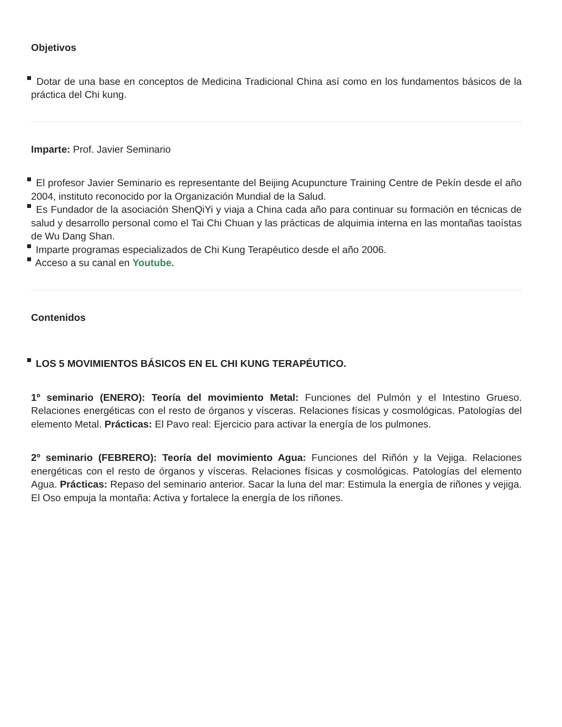Objetivos
Dotar de una base en conceptos de Medicina Tradicional China así como en los fundamentos básicos de la práctica del Chi kung.
Imparte: Prof. Javier Seminario
El profesor Javier Seminario es representante del Beijing Acupuncture Training Centre de Pekín desde el año 2004, instituto reconocido por la Organización Mundial de la Salud.
Es Fundador de la asociación ShenQiYi y viaja a China cada año para continuar su formación en técnicas de salud y desarrollo personal como el Tai Chi Chuan y las prácticas de alquimia interna en las montañas taoístas de Wu Dang Shan.
Imparte programas especializados de Chi Kung Terapéutico desde el año 2006.
Acceso a su canal en Youtube.
Contenidos
LOS 5 MOVIMIENTOS BÁSICOS EN EL CHI KUNG TERAPÉUTICO.
1º seminario (ENERO): Teoría del movimiento Metal: Funciones del Pulmón y el Intestino Grueso. Relaciones energéticas con el resto de órganos y vísceras. Relaciones físicas y cosmológicas. Patologías del elemento Metal. Prácticas: El Pavo real: Ejercicio para activar la energía de los pulmones.
2º seminario (FEBRERO): Teoría del movimiento Agua: Funciones del Riñón y la Vejiga. Relaciones energéticas con el resto de órganos y vísceras. Relaciones físicas y cosmológicas. Patologías del elemento Agua. Prácticas: Repaso del seminario anterior. Sacar la luna del mar: Estimula la energía de riñones y vejiga. El Oso empuja la montaña: Activa y fortalece la energía de los riñones.